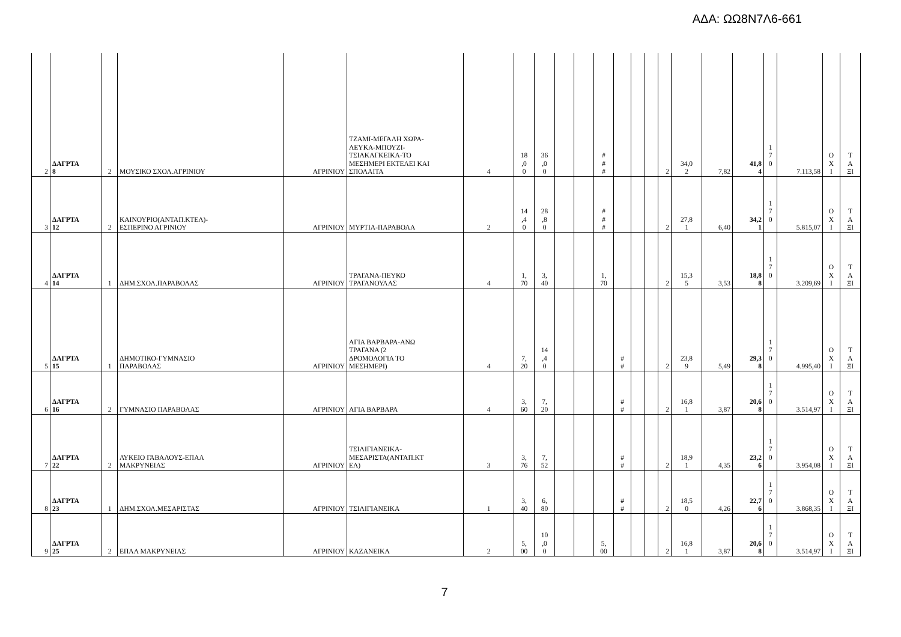ΑΔΑ: ΩΩ8Ν7Λ6-661
| 2 | ΔΑΓΡΤΑ 8 | 2 | ΜΟΥΣΙΚΟ ΣΧΟΛ.ΑΓΡΙΝΙΟΥ | ΑΓΡΙΝΙΟΥ | ΤΖΑΜΙ-ΜΕΓΑΛΗ ΧΩΡΑ- ΛΕΥΚΑ-ΜΠΟΥΖΙ- ΤΣΙΑΚΑΓΚΕΙΚΑ-ΤΟ ΜΕΣΗΜΕΡΙ ΕΚΤΕΛΕΙ ΚΑΙ ΣΠΟΛΑΙΤΑ | 4 | 18 ,0 0 | 36 ,0 0 | | | # # # | | | | 2 | 34,0 2 | 7,82 | 41,8 4 | 1 7 0 | 7.113,58 | Ο Χ Ι | Τ Α ΞΙ |
| 3 | ΔΑΓΡΤΑ 12 | 2 | ΚΑΙΝΟΥΡΙΟ(ΑΝΤΑΠ.ΚΤΕΛ)- ΕΣΠΕΡΙΝΟ ΑΓΡΙΝΙΟΥ | ΑΓΡΙΝΙΟΥ | ΜΥΡΤΙΑ-ΠΑΡΑΒΟΛΑ | 2 | 14 ,4 0 | 28 ,8 0 | | | # # # | | | | 2 | 27,8 1 | 6,40 | 34,2 1 | 1 7 0 | 5.815,07 | Ο Χ Ι | Τ Α ΞΙ |
| 4 | ΔΑΓΡΤΑ 14 | 1 | ΔΗΜ.ΣΧΟΛ.ΠΑΡΑΒΟΛΑΣ | ΑΓΡΙΝΙΟΥ | ΤΡΑΓΑΝΑ-ΠΕΥΚΟ ΤΡΑΓΑΝΟΥΛΑΣ | 4 | 1, 70 | 3, 40 | | | 1, 70 | | | | 2 | 15,3 5 | 3,53 | 18,8 8 | 1 7 0 | 3.209,69 | Ο Χ Ι | Τ Α ΞΙ |
| 5 | ΔΑΓΡΤΑ 15 | 1 | ΔΗΜΟΤΙΚΟ-ΓΥΜΝΑΣΙΟ ΠΑΡΑΒΟΛΑΣ | ΑΓΡΙΝΙΟΥ | ΑΓΙΑ ΒΑΡΒΑΡΑ-ΑΝΩ ΤΡΑΓΑΝΑ (2 ΔΡΟΜΟΛΟΓΙΑ ΤΟ ΜΕΣΗΜΕΡΙ) | 4 | 7, 20 | 14 ,4 0 | | | | # # | | | 2 | 23,8 9 | 5,49 | 29,3 8 | 1 7 0 | 4.995,40 | Ο Χ Ι | Τ Α ΞΙ |
| 6 | ΔΑΓΡΤΑ 16 | 2 | ΓΥΜΝΑΣΙΟ ΠΑΡΑΒΟΛΑΣ | ΑΓΡΙΝΙΟΥ | ΑΓΙΑ ΒΑΡΒΑΡΑ | 4 | 3, 60 | 7, 20 | | | | # # | | | 2 | 16,8 1 | 3,87 | 20,6 8 | 1 7 0 | 3.514,97 | Ο Χ Ι | Τ Α ΞΙ |
| 7 | ΔΑΓΡΤΑ 22 | 2 | ΛΥΚΕΙΟ ΓΑΒΑΛΟΥΣ-ΕΠΑΛ ΜΑΚΡΥΝΕΙΑΣ | ΑΓΡΙΝΙΟΥ | ΤΣΙΛΙΓΙΑΝΕΙΚΑ- ΜΕΣΑΡΙΣΤΑ(ΑΝΤΑΠ.ΚΤ ΕΛ) | 3 | 3, 76 | 7, 52 | | | | # # | | | 2 | 18,9 1 | 4,35 | 23,2 6 | 1 7 0 | 3.954,08 | Ο Χ Ι | Τ Α ΞΙ |
| 8 | ΔΑΓΡΤΑ 23 | 1 | ΔΗΜ.ΣΧΟΛ.ΜΕΣΑΡΙΣΤΑΣ | ΑΓΡΙΝΙΟΥ | ΤΣΙΛΙΓΙΑΝΕΙΚΑ | 1 | 3, 40 | 6, 80 | | | | # # | | | 2 | 18,5 0 | 4,26 | 22,7 6 | 1 7 0 | 3.868,35 | Ο Χ Ι | Τ Α ΞΙ |
| 9 | ΔΑΓΡΤΑ 25 | 2 | ΕΠΑΛ ΜΑΚΡΥΝΕΙΑΣ | ΑΓΡΙΝΙΟΥ | ΚΑΖΑΝΕΙΚΑ | 2 | 5, 00 | 10 ,0 0 | | | 5, 00 | | | | 2 | 16,8 1 | 3,87 | 20,6 8 | 1 7 0 | 3.514,97 | Ο Χ Ι | Τ Α ΞΙ |
7